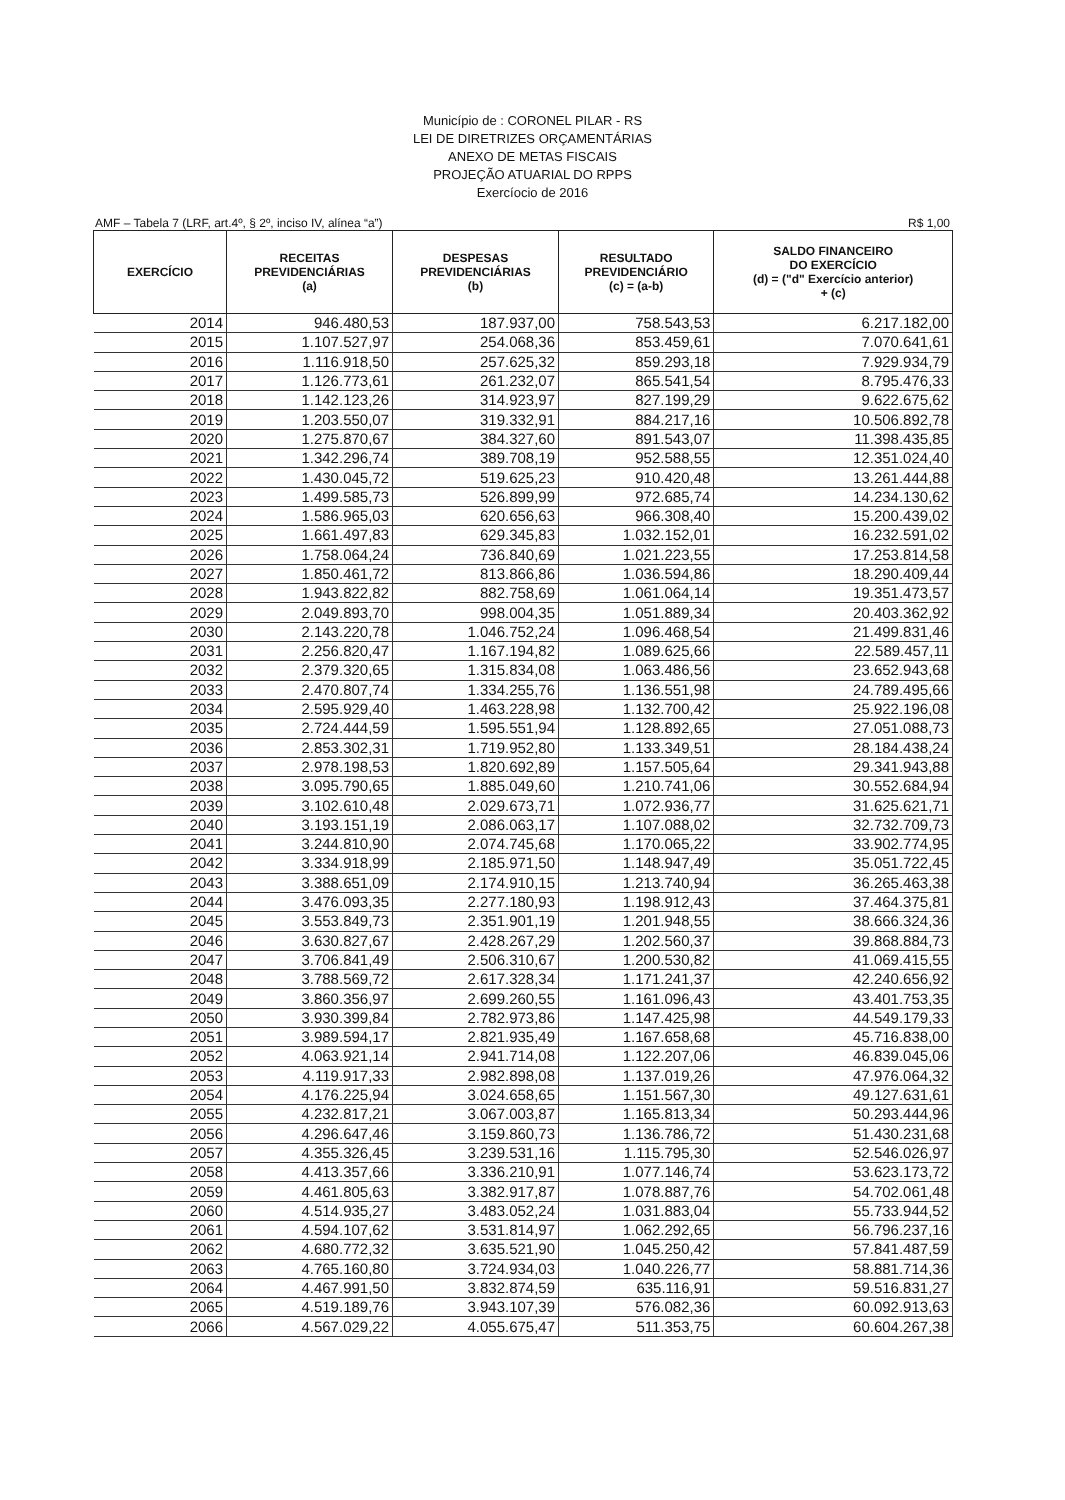Município de : CORONEL PILAR - RS
LEI DE DIRETRIZES ORÇAMENTÁRIAS
ANEXO DE METAS FISCAIS
PROJEÇÃO ATUARIAL DO RPPS
Exercíocio de 2016
AMF – Tabela 7 (LRF, art.4º, § 2º, inciso IV, alínea “a”) R$ 1,00
| EXERCÍCIO | RECEITAS PREVIDENCIÁRIAS (a) | DESPESAS PREVIDENCIÁRIAS (b) | RESULTADO PREVIDENCIÁRIO (c) = (a-b) | SALDO FINANCEIRO DO EXERCÍCIO (d) = ("d" Exercício anterior) + (c) |
| --- | --- | --- | --- | --- |
| 2014 | 946.480,53 | 187.937,00 | 758.543,53 | 6.217.182,00 |
| 2015 | 1.107.527,97 | 254.068,36 | 853.459,61 | 7.070.641,61 |
| 2016 | 1.116.918,50 | 257.625,32 | 859.293,18 | 7.929.934,79 |
| 2017 | 1.126.773,61 | 261.232,07 | 865.541,54 | 8.795.476,33 |
| 2018 | 1.142.123,26 | 314.923,97 | 827.199,29 | 9.622.675,62 |
| 2019 | 1.203.550,07 | 319.332,91 | 884.217,16 | 10.506.892,78 |
| 2020 | 1.275.870,67 | 384.327,60 | 891.543,07 | 11.398.435,85 |
| 2021 | 1.342.296,74 | 389.708,19 | 952.588,55 | 12.351.024,40 |
| 2022 | 1.430.045,72 | 519.625,23 | 910.420,48 | 13.261.444,88 |
| 2023 | 1.499.585,73 | 526.899,99 | 972.685,74 | 14.234.130,62 |
| 2024 | 1.586.965,03 | 620.656,63 | 966.308,40 | 15.200.439,02 |
| 2025 | 1.661.497,83 | 629.345,83 | 1.032.152,01 | 16.232.591,02 |
| 2026 | 1.758.064,24 | 736.840,69 | 1.021.223,55 | 17.253.814,58 |
| 2027 | 1.850.461,72 | 813.866,86 | 1.036.594,86 | 18.290.409,44 |
| 2028 | 1.943.822,82 | 882.758,69 | 1.061.064,14 | 19.351.473,57 |
| 2029 | 2.049.893,70 | 998.004,35 | 1.051.889,34 | 20.403.362,92 |
| 2030 | 2.143.220,78 | 1.046.752,24 | 1.096.468,54 | 21.499.831,46 |
| 2031 | 2.256.820,47 | 1.167.194,82 | 1.089.625,66 | 22.589.457,11 |
| 2032 | 2.379.320,65 | 1.315.834,08 | 1.063.486,56 | 23.652.943,68 |
| 2033 | 2.470.807,74 | 1.334.255,76 | 1.136.551,98 | 24.789.495,66 |
| 2034 | 2.595.929,40 | 1.463.228,98 | 1.132.700,42 | 25.922.196,08 |
| 2035 | 2.724.444,59 | 1.595.551,94 | 1.128.892,65 | 27.051.088,73 |
| 2036 | 2.853.302,31 | 1.719.952,80 | 1.133.349,51 | 28.184.438,24 |
| 2037 | 2.978.198,53 | 1.820.692,89 | 1.157.505,64 | 29.341.943,88 |
| 2038 | 3.095.790,65 | 1.885.049,60 | 1.210.741,06 | 30.552.684,94 |
| 2039 | 3.102.610,48 | 2.029.673,71 | 1.072.936,77 | 31.625.621,71 |
| 2040 | 3.193.151,19 | 2.086.063,17 | 1.107.088,02 | 32.732.709,73 |
| 2041 | 3.244.810,90 | 2.074.745,68 | 1.170.065,22 | 33.902.774,95 |
| 2042 | 3.334.918,99 | 2.185.971,50 | 1.148.947,49 | 35.051.722,45 |
| 2043 | 3.388.651,09 | 2.174.910,15 | 1.213.740,94 | 36.265.463,38 |
| 2044 | 3.476.093,35 | 2.277.180,93 | 1.198.912,43 | 37.464.375,81 |
| 2045 | 3.553.849,73 | 2.351.901,19 | 1.201.948,55 | 38.666.324,36 |
| 2046 | 3.630.827,67 | 2.428.267,29 | 1.202.560,37 | 39.868.884,73 |
| 2047 | 3.706.841,49 | 2.506.310,67 | 1.200.530,82 | 41.069.415,55 |
| 2048 | 3.788.569,72 | 2.617.328,34 | 1.171.241,37 | 42.240.656,92 |
| 2049 | 3.860.356,97 | 2.699.260,55 | 1.161.096,43 | 43.401.753,35 |
| 2050 | 3.930.399,84 | 2.782.973,86 | 1.147.425,98 | 44.549.179,33 |
| 2051 | 3.989.594,17 | 2.821.935,49 | 1.167.658,68 | 45.716.838,00 |
| 2052 | 4.063.921,14 | 2.941.714,08 | 1.122.207,06 | 46.839.045,06 |
| 2053 | 4.119.917,33 | 2.982.898,08 | 1.137.019,26 | 47.976.064,32 |
| 2054 | 4.176.225,94 | 3.024.658,65 | 1.151.567,30 | 49.127.631,61 |
| 2055 | 4.232.817,21 | 3.067.003,87 | 1.165.813,34 | 50.293.444,96 |
| 2056 | 4.296.647,46 | 3.159.860,73 | 1.136.786,72 | 51.430.231,68 |
| 2057 | 4.355.326,45 | 3.239.531,16 | 1.115.795,30 | 52.546.026,97 |
| 2058 | 4.413.357,66 | 3.336.210,91 | 1.077.146,74 | 53.623.173,72 |
| 2059 | 4.461.805,63 | 3.382.917,87 | 1.078.887,76 | 54.702.061,48 |
| 2060 | 4.514.935,27 | 3.483.052,24 | 1.031.883,04 | 55.733.944,52 |
| 2061 | 4.594.107,62 | 3.531.814,97 | 1.062.292,65 | 56.796.237,16 |
| 2062 | 4.680.772,32 | 3.635.521,90 | 1.045.250,42 | 57.841.487,59 |
| 2063 | 4.765.160,80 | 3.724.934,03 | 1.040.226,77 | 58.881.714,36 |
| 2064 | 4.467.991,50 | 3.832.874,59 | 635.116,91 | 59.516.831,27 |
| 2065 | 4.519.189,76 | 3.943.107,39 | 576.082,36 | 60.092.913,63 |
| 2066 | 4.567.029,22 | 4.055.675,47 | 511.353,75 | 60.604.267,38 |